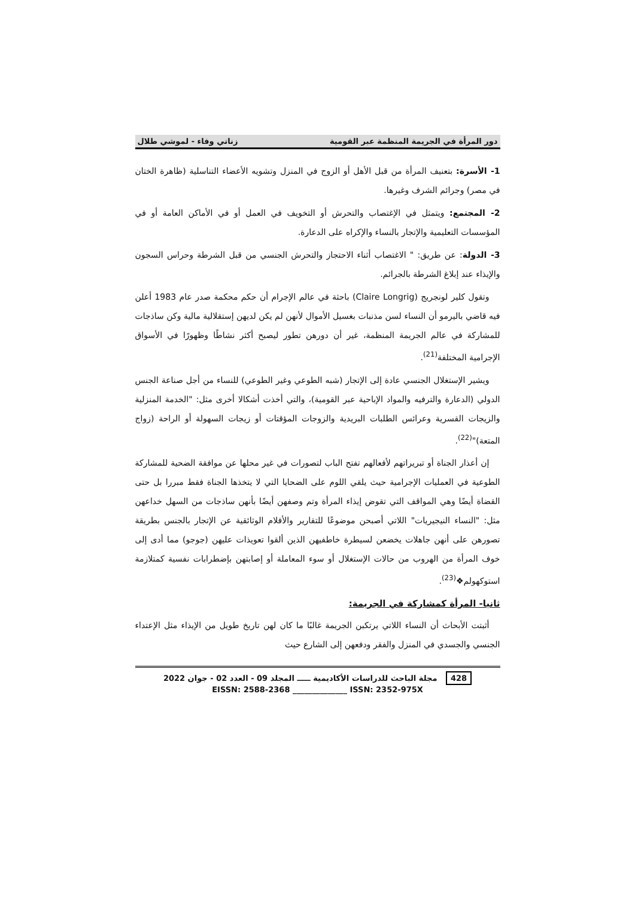دور المرأة في الجريمة المنظمة عبر القومية زناتي وفاء - لموشي طلال
1- الأسرة: بتعنيف المرأة من قبل الأهل أو الزوج في المنزل وتشويه الأعضاء التناسلية (ظاهرة الختان في مصر) وجرائم الشرف وغيرها.
2- المجتمع: ويتمثل في الإغتصاب والتحرش أو التخويف في العمل أو في الأماكن العامة أو في المؤسسات التعليمية والإتجار بالنساء والإكراه على الدعارة.
3- الدولة: عن طريق: " الاغتصاب أثناء الاحتجاز والتحرش الجنسي من قبل الشرطة وحراس السجون والإيذاء عند إبلاغ الشرطة بالجرائم.
وتقول كلير لونجريج (Claire Longrig) باحثة في عالم الإجرام أن حكم محكمة صدر عام 1983 أعلن فيه قاضي باليرمو أن النساء لسن مذنبات بغسيل الأموال لأنهن لم يكن لديهن إستقلالية مالية وكن ساذجات للمشاركة في عالم الجريمة المنظمة، غير أن دورهن تطور ليصبح أكثر نشاطًا وظهورًا في الأسواق الإجرامية المختلفة<sup>(21)</sup>.
ويشير الإستغلال الجنسي عادة إلى الإتجار (شبه الطوعي وغير الطوعي) للنساء من أجل صناعة الجنس الدولي (الدعارة والترفيه والمواد الإباحية عبر القومية)، والتي أخذت أشكالا أخرى مثل: "الخدمة المنزلية والزيجات القسرية وعرائس الطلبات البريدية والزوجات المؤقتات أو زيجات السهولة أو الراحة (زواج المتعة)"<sup>(22)</sup>.
إن أعذار الجناة أو تبريراتهم لأفعالهم تفتح الباب لتصورات في غير محلها عن موافقة الضحية للمشاركة الطوعية في العمليات الإجرامية حيث يلقي اللوم على الضحايا التي لا يتخذها الجناة فقط مبررا بل حتى القضاة أيضًا وهي المواقف التي تقوض إيذاء المرأة وتم وصفهن أيضًا بأنهن ساذجات من السهل خداعهن مثل: "النساء النيجيريات" اللاتي أصبحن موضوعًا للتقارير والأفلام الوثائقية عن الإتجار بالجنس بطريقة تصورهن على أنهن جاهلات يخضعن لسيطرة خاطفيهن الذين ألقوا تعويذات عليهن (جوجو) مما أدى إلى خوف المرأة من الهروب من حالات الإستغلال أو سوء المعاملة أو إصابتهن بإضطرابات نفسية كمتلازمة استوكهولم❖<sup>(23)</sup>.
ثانيا- المرأة كمشاركة في الجريمة:
أثبتت الأبحاث أن النساء اللاتي يرتكبن الجريمة غالبًا ما كان لهن تاريخ طويل من الإيذاء مثل الإعتداء الجنسي والجسدي في المنزل والفقر ودفعهن إلى الشارع حيث
428 مجلة الباحث للدراسات الأكاديمية ـــــ المجلد 09 - العدد 02 - جوان 2022
EISSN: 2588-2368 ______________ ISSN: 2352-975X